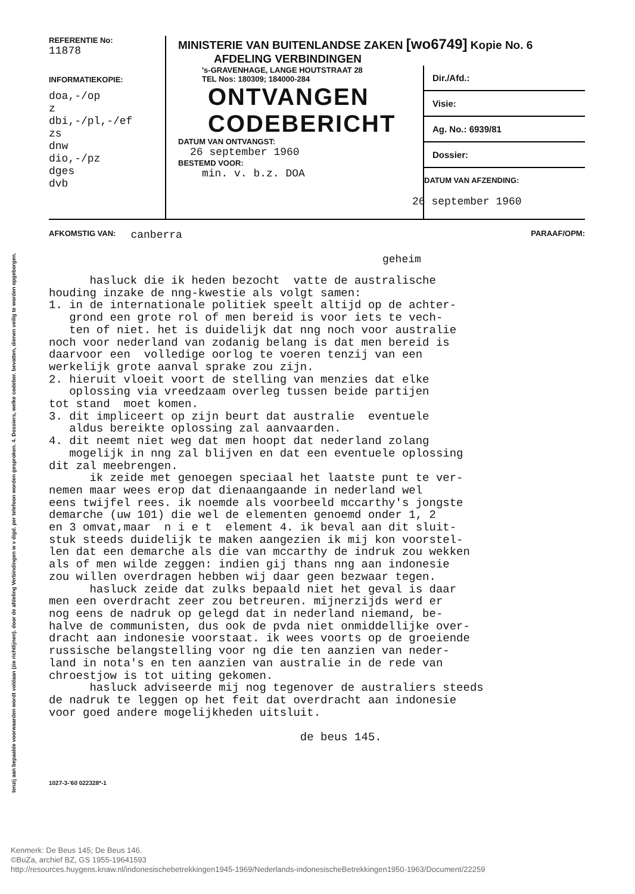tenzij aan bepaalde voorwaarden wordt voldaan (zie richtlijnen). door de afdeling Verbindingen w v digd. per telefoon worden gesproken. 4. Dossiers, welke codeber. bevatten, dienen veilig te worden opgeborgen.
REFERENTIE No:
11878
INFORMATIEKOPIE:
doa,-/op
z
dbi,-/pl,-/ef
zs
dnw
dio,-/pz
dges
dvb
MINISTERIE VAN BUITENLANDSE ZAKEN [wo6749] Kopie No. 6
AFDELING VERBINDINGEN
's-GRAVENHAGE, LANGE HOUTSTRAAT 28
TEL Nos: 180309; 184000-284
ONTVANGEN
CODEBERICHT
DATUM VAN ONTVANGST:
26 september 1960
BESTEMD VOOR:
min. v. b.z. DOA
Dir./Afd.:
Visie:
Ag. No.: 6939/81
Dossier:
DATUM VAN AFZENDING:
26 september 1960
AFKOMSTIG VAN: canberra PARAAF/OPM:
geheim
hasluck die ik heden bezocht vatte de australische houding inzake de nng-kwestie als volgt samen: 1. in de internationale politiek speelt altijd op de achter- grond een grote rol of men bereid is voor iets te vech- ten of niet. het is duidelijk dat nng noch voor australie noch voor nederland van zodanig belang is dat men bereid is daarvoor een volledige oorlog te voeren tenzij van een werkelijk grote aanval sprake zou zijn. 2. hieruit vloeit voort de stelling van menzies dat elke oplossing via vreedzaam overleg tussen beide partijen tot stand moet komen. 3. dit impliceert op zijn beurt dat australie eventuele aldus bereikte oplossing zal aanvaarden. 4. dit neemt niet weg dat men hoopt dat nederland zolang mogelijk in nng zal blijven en dat een eventuele oplossing dit zal meebrengen. ik zeide met genoegen speciaal het laatste punt te ver- nemen maar wees erop dat dienaangaande in nederland wel eens twijfel rees. ik noemde als voorbeeld mccarthy's jongste demarche (uw 101) die wel de elementen genoemd onder 1, 2 en 3 omvat,maar n i e t element 4. ik beval aan dit sluit- stuk steeds duidelijk te maken aangezien ik mij kon voorstel- len dat een demarche als die van mccarthy de indruk zou wekken als of men wilde zeggen: indien gij thans nng aan indonesie zou willen overdragen hebben wij daar geen bezwaar tegen. hasluck zeide dat zulks bepaald niet het geval is daar men een overdracht zeer zou betreuren. mijnerzijds werd er nog eens de nadruk op gelegd dat in nederland niemand, be- halve de communisten, dus ook de pvda niet onmiddellijke over- dracht aan indonesie voorstaat. ik wees voorts op de groeiende russische belangstelling voor ng die ten aanzien van neder- land in nota's en ten aanzien van australie in de rede van chroestjow is tot uiting gekomen. hasluck adviseerde mij nog tegenover de australiers steeds de nadruk te leggen op het feit dat overdracht aan indonesie voor goed andere mogelijkheden uitsluit. de beus 145.
1027-3-'60 022328*-1
Kenmerk: De Beus 145; De Beus 146.
©BuZa, archief BZ, GS 1955-19641593
http://resources.huygens.knaw.nl/indonesischebetrekkingen1945-1969/Nederlands-indonesischeBetrekkingen1950-1963/Document/22259